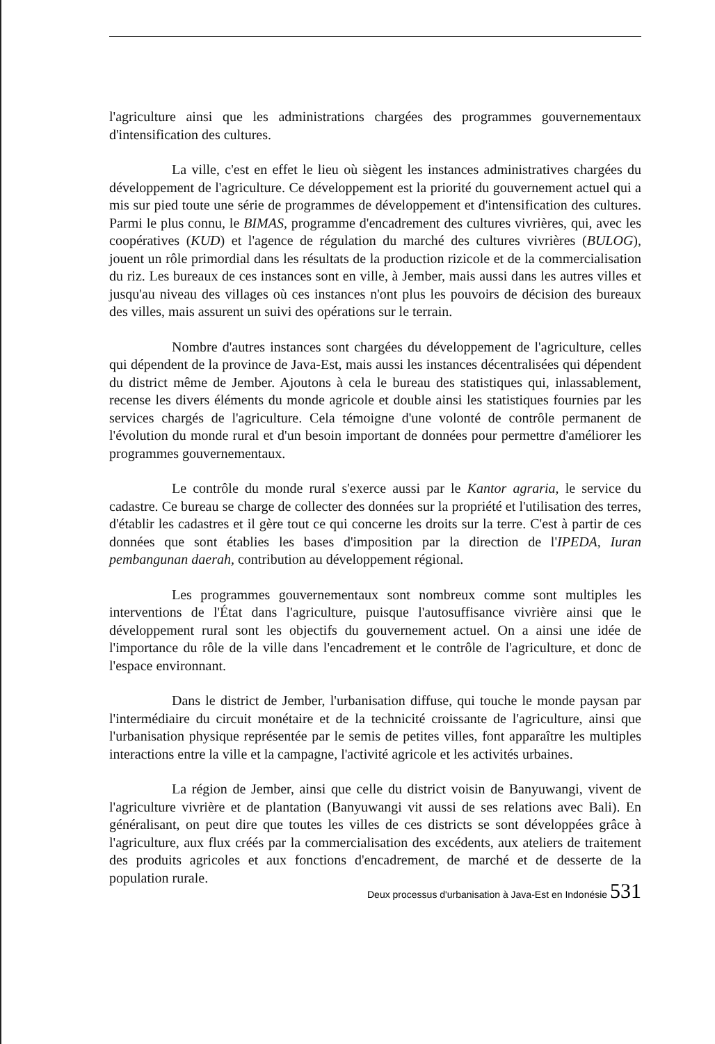l'agriculture ainsi que les administrations chargées des programmes gouvernementaux d'intensification des cultures.
La ville, c'est en effet le lieu où siègent les instances administratives chargées du développement de l'agriculture. Ce développement est la priorité du gouvernement actuel qui a mis sur pied toute une série de programmes de développement et d'intensification des cultures. Parmi le plus connu, le BIMAS, programme d'encadrement des cultures vivrières, qui, avec les coopératives (KUD) et l'agence de régulation du marché des cultures vivrières (BULOG), jouent un rôle primordial dans les résultats de la production rizicole et de la commercialisation du riz. Les bureaux de ces instances sont en ville, à Jember, mais aussi dans les autres villes et jusqu'au niveau des villages où ces instances n'ont plus les pouvoirs de décision des bureaux des villes, mais assurent un suivi des opérations sur le terrain.
Nombre d'autres instances sont chargées du développement de l'agriculture, celles qui dépendent de la province de Java-Est, mais aussi les instances décentralisées qui dépendent du district même de Jember. Ajoutons à cela le bureau des statistiques qui, inlassablement, recense les divers éléments du monde agricole et double ainsi les statistiques fournies par les services chargés de l'agriculture. Cela témoigne d'une volonté de contrôle permanent de l'évolution du monde rural et d'un besoin important de données pour permettre d'améliorer les programmes gouvernementaux.
Le contrôle du monde rural s'exerce aussi par le Kantor agraria, le service du cadastre. Ce bureau se charge de collecter des données sur la propriété et l'utilisation des terres, d'établir les cadastres et il gère tout ce qui concerne les droits sur la terre. C'est à partir de ces données que sont établies les bases d'imposition par la direction de l'IPEDA, Iuran pembangunan daerah, contribution au développement régional.
Les programmes gouvernementaux sont nombreux comme sont multiples les interventions de l'État dans l'agriculture, puisque l'autosuffisance vivrière ainsi que le développement rural sont les objectifs du gouvernement actuel. On a ainsi une idée de l'importance du rôle de la ville dans l'encadrement et le contrôle de l'agriculture, et donc de l'espace environnant.
Dans le district de Jember, l'urbanisation diffuse, qui touche le monde paysan par l'intermédiaire du circuit monétaire et de la technicité croissante de l'agriculture, ainsi que l'urbanisation physique représentée par le semis de petites villes, font apparaître les multiples interactions entre la ville et la campagne, l'activité agricole et les activités urbaines.
La région de Jember, ainsi que celle du district voisin de Banyuwangi, vivent de l'agriculture vivrière et de plantation (Banyuwangi vit aussi de ses relations avec Bali). En généralisant, on peut dire que toutes les villes de ces districts se sont développées grâce à l'agriculture, aux flux créés par la commercialisation des excédents, aux ateliers de traitement des produits agricoles et aux fonctions d'encadrement, de marché et de desserte de la population rurale.
Deux processus d'urbanisation à Java-Est en Indonésie 531